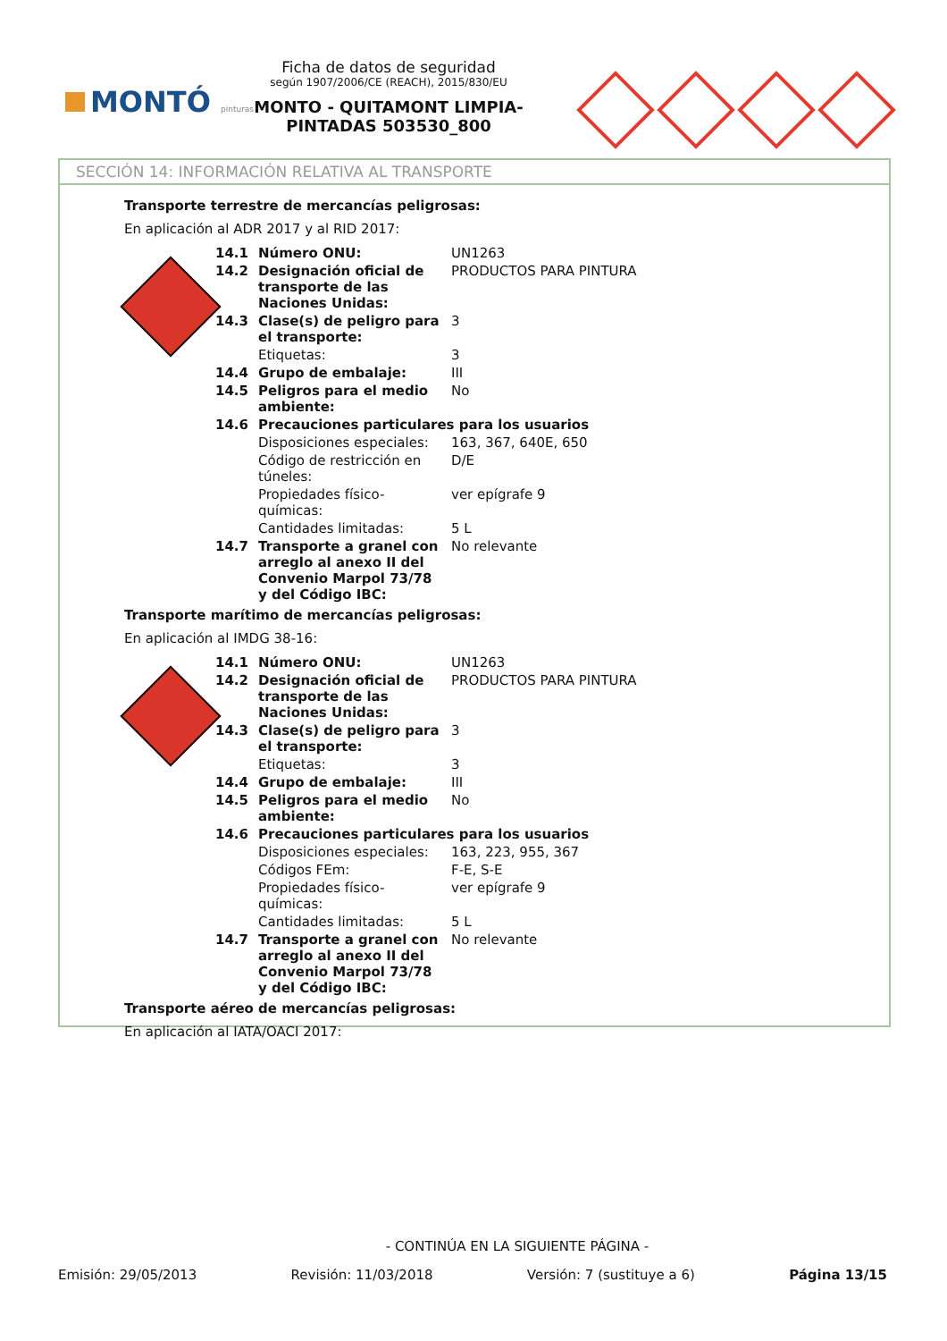MONTÓ pinturas
Ficha de datos de seguridad
según 1907/2006/CE (REACH), 2015/830/EU
MONTO - QUITAMONT LIMPIA-PINTADAS 503530_800
SECCIÓN 14: INFORMACIÓN RELATIVA AL TRANSPORTE
Transporte terrestre de mercancías peligrosas:
En aplicación al ADR 2017 y al RID 2017:
| 14.1 | Número ONU: | UN1263 |
| 14.2 | Designación oficial de transporte de las Naciones Unidas: | PRODUCTOS PARA PINTURA |
| 14.3 | Clase(s) de peligro para el transporte: | 3 |
| | Etiquetas: | 3 |
| 14.4 | Grupo de embalaje: | III |
| 14.5 | Peligros para el medio ambiente: | No |
| 14.6 | Precauciones particulares para los usuarios | |
| | Disposiciones especiales: | 163, 367, 640E, 650 |
| | Código de restricción en túneles: | D/E |
| | Propiedades físico-químicas: | ver epígrafe 9 |
| | Cantidades limitadas: | 5 L |
| 14.7 | Transporte a granel con arreglo al anexo II del Convenio Marpol 73/78 y del Código IBC: | No relevante |
Transporte marítimo de mercancías peligrosas:
En aplicación al IMDG 38-16:
| 14.1 | Número ONU: | UN1263 |
| 14.2 | Designación oficial de transporte de las Naciones Unidas: | PRODUCTOS PARA PINTURA |
| 14.3 | Clase(s) de peligro para el transporte: | 3 |
| | Etiquetas: | 3 |
| 14.4 | Grupo de embalaje: | III |
| 14.5 | Peligros para el medio ambiente: | No |
| 14.6 | Precauciones particulares para los usuarios | |
| | Disposiciones especiales: | 163, 223, 955, 367 |
| | Códigos FEm: | F-E, S-E |
| | Propiedades físico-químicas: | ver epígrafe 9 |
| | Cantidades limitadas: | 5 L |
| 14.7 | Transporte a granel con arreglo al anexo II del Convenio Marpol 73/78 y del Código IBC: | No relevante |
Transporte aéreo de mercancías peligrosas:
En aplicación al IATA/OACI 2017:
- CONTINÚA EN LA SIGUIENTE PÁGINA -
Emisión: 29/05/2013 Revisión: 11/03/2018 Versión: 7 (sustituye a 6) Página 13/15